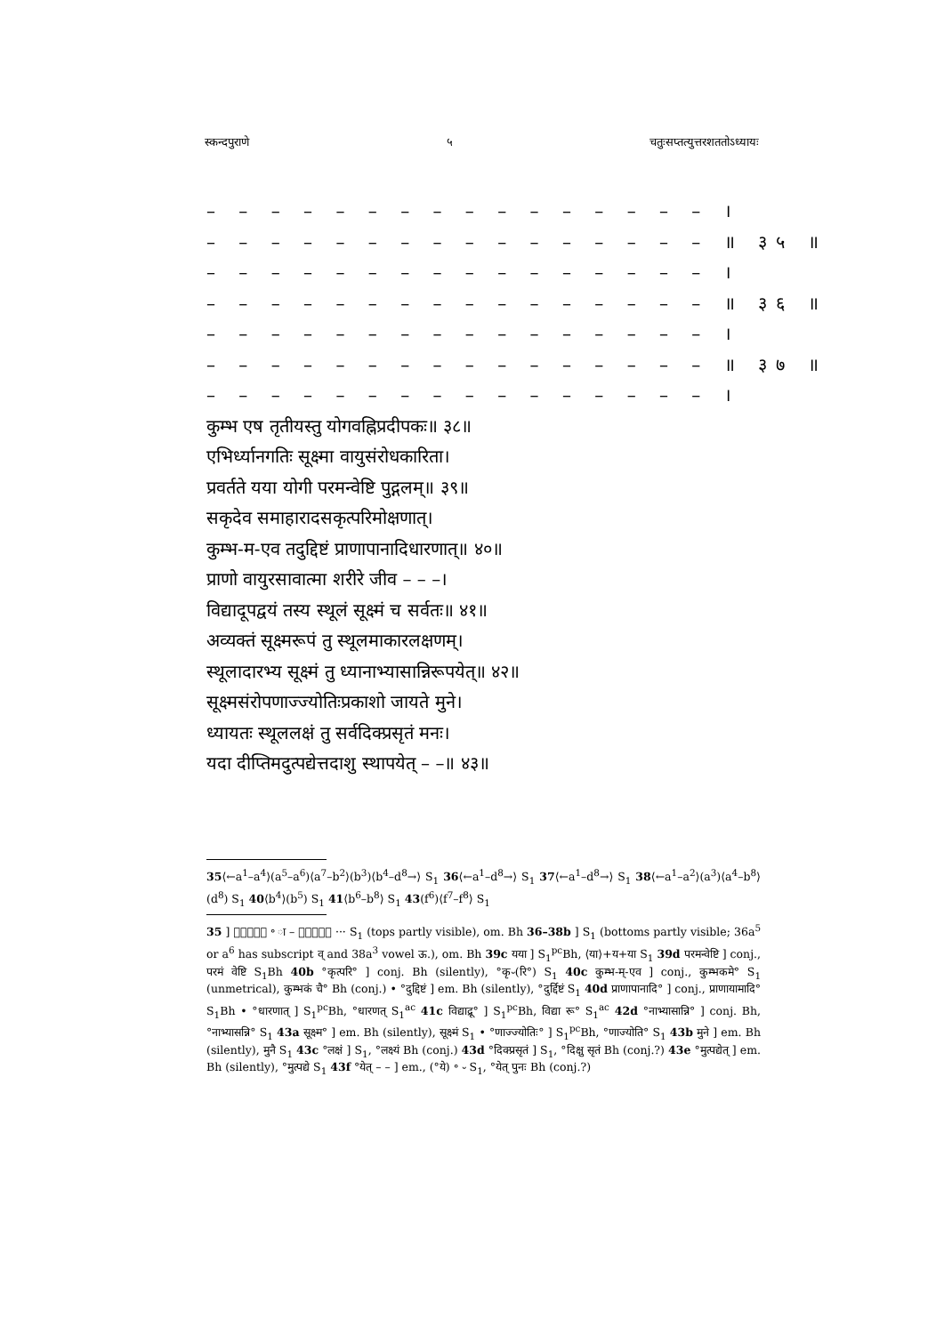स्कन्दपुराणे ५ चतुःसप्तत्युत्तरशततोऽध्यायः
– – – – – – – – – – – – – – – – ।
– – – – – – – – – – – – – – – – ॥ ३५ ॥
– – – – – – – – – – – – – – – – ।
– – – – – – – – – – – – – – – – ॥ ३६ ॥
– – – – – – – – – – – – – – – – ।
– – – – – – – – – – – – – – – – ॥ ३७ ॥
– – – – – – – – – – – – – – – – ।
कुम्भ एष तृतीयस्तु योगवह्निप्रदीपकः॥ ३८॥
एभिर्ध्यानगतिः सूक्ष्मा वायुसंरोधकारिता।
प्रवर्तते यया योगी परमन्वेष्टि पुद्गलम्॥ ३९॥
सकृदेव समाहारादसकृत्परिमोक्षणात्।
कुम्भ-म-एव तदुद्दिष्टं प्राणापानादिधारणात्॥ ४०॥
प्राणो वायुरसावात्मा शरीरे जीव – – –।
विद्यादूपद्वयं तस्य स्थूलं सूक्ष्मं च सर्वतः॥ ४१॥
अव्यक्तं सूक्ष्मरूपं तु स्थूलमाकारलक्षणम्।
स्थूलादारभ्य सूक्ष्मं तु ध्यानाभ्यासान्निरूपयेत्॥ ४२॥
सूक्ष्मसंरोपणाज्ज्योतिःप्रकाशो जायते मुने।
ध्यायतः स्थूललक्षं तु सर्वदिक्प्रसृतं मनः।
यदा दीप्तिमदुत्पद्येत्तदाशु स्थापयेत् – –॥ ४३॥
35⟨←a<sup>1</sup>–a<sup>4</sup>⟩(a<sup>5</sup>–a<sup>6</sup>)⟨a<sup>7</sup>–b<sup>2</sup>⟩(b<sup>3</sup>)⟨b<sup>4</sup>–d<sup>8</sup>→⟩ S<sub>1</sub> 36⟨←a<sup>1</sup>–d<sup>8</sup>→⟩ S<sub>1</sub> 37⟨←a<sup>1</sup>–d<sup>8</sup>→⟩ S<sub>1</sub> 38⟨←a<sup>1</sup>–a<sup>2</sup>⟩(a<sup>3</sup>)⟨a<sup>4</sup>–b<sup>8</sup>⟩(d<sup>8</sup>) S<sub>1</sub> 40⟨b<sup>4</sup>⟩(b<sup>5</sup>) S<sub>1</sub> 41⟨b<sup>6</sup>–b<sup>8</sup>⟩ S<sub>1</sub> 43(f<sup>6</sup>)⟨f<sup>7</sup>–f<sup>8</sup>⟩ S<sub>1</sub>
35 ] ⏑⏑⏑⏑ि ॰ ा – ⏑⏑⏑⏑ा ··· S<sub>1</sub> (tops partly visible), om. Bh 36–38b ] S<sub>1</sub> (bottoms partly visible; 36a<sup>5</sup> or a<sup>6</sup> has subscript व् and 38a<sup>3</sup> vowel ऊ.), om. Bh 39c यया ] S<sub>1</sub><sup>pc</sup>Bh, ⟨या⟩+य+या S<sub>1</sub> 39d परमन्वेष्टि ] conj., परमं वेष्टि S<sub>1</sub>Bh 40b °कृत्परि° ] conj. Bh (silently), °कृ⏑(रि°) S<sub>1</sub> 40c कुम्भ-म्-एव ] conj., कुम्भकमे° S<sub>1</sub> (unmetrical), कुम्भकं चै° Bh (conj.) • °दुद्दिष्टं ] em. Bh (silently), °दुर्द्दिष्टं S<sub>1</sub> 40d प्राणापानादि° ] conj., प्राणायामादि° S<sub>1</sub>Bh • °धारणात् ] S<sub>1</sub><sup>pc</sup>Bh, °धारणत् S<sub>1</sub><sup>ac</sup> 41c विद्याद्रू° ] S<sub>1</sub><sup>pc</sup>Bh, विद्या रू° S<sub>1</sub><sup>ac</sup> 42d °नाभ्यासान्नि° ] conj. Bh, °नाभ्यासन्नि° S<sub>1</sub> 43a सूक्ष्म° ] em. Bh (silently), सूक्ष्मं S<sub>1</sub> • °णाज्ज्योतिः° ] S<sub>1</sub><sup>pc</sup>Bh, °णाज्योति° S<sub>1</sub> 43b मुने ] em. Bh (silently), मुनै S<sub>1</sub> 43c °लक्षं ] S<sub>1</sub>, °लक्ष्यं Bh (conj.) 43d °दिक्प्रसृतं ] S<sub>1</sub>, °दिक्षु सृतं Bh (conj.?) 43e °मुत्पद्येत् ] em. Bh (silently), °मुत्पद्ये S<sub>1</sub> 43f °येत् – – ] em., (°ये) ॰ ⏑ S<sub>1</sub>, °येत् पुनः Bh (conj.?)